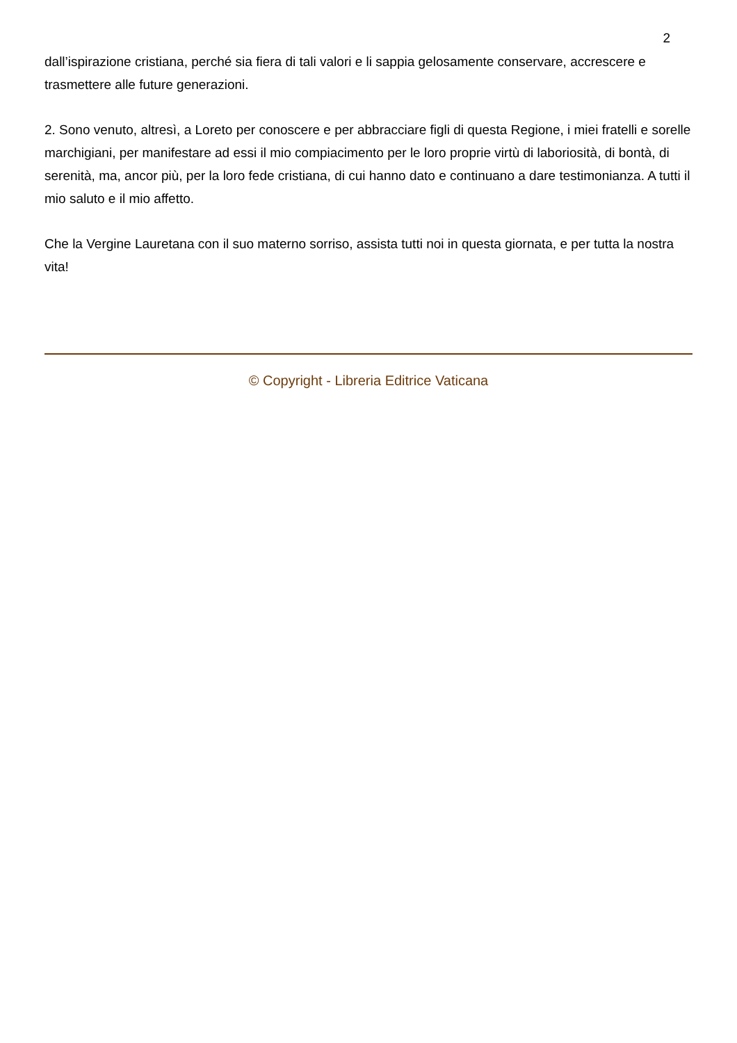2
dall’ispirazione cristiana, perché sia fiera di tali valori e li sappia gelosamente conservare, accrescere e trasmettere alle future generazioni.
2. Sono venuto, altresì, a Loreto per conoscere e per abbracciare figli di questa Regione, i miei fratelli e sorelle marchigiani, per manifestare ad essi il mio compiacimento per le loro proprie virtù di laboriosità, di bontà, di serenità, ma, ancor più, per la loro fede cristiana, di cui hanno dato e continuano a dare testimonianza. A tutti il mio saluto e il mio affetto.
Che la Vergine Lauretana con il suo materno sorriso, assista tutti noi in questa giornata, e per tutta la nostra vita!
© Copyright - Libreria Editrice Vaticana